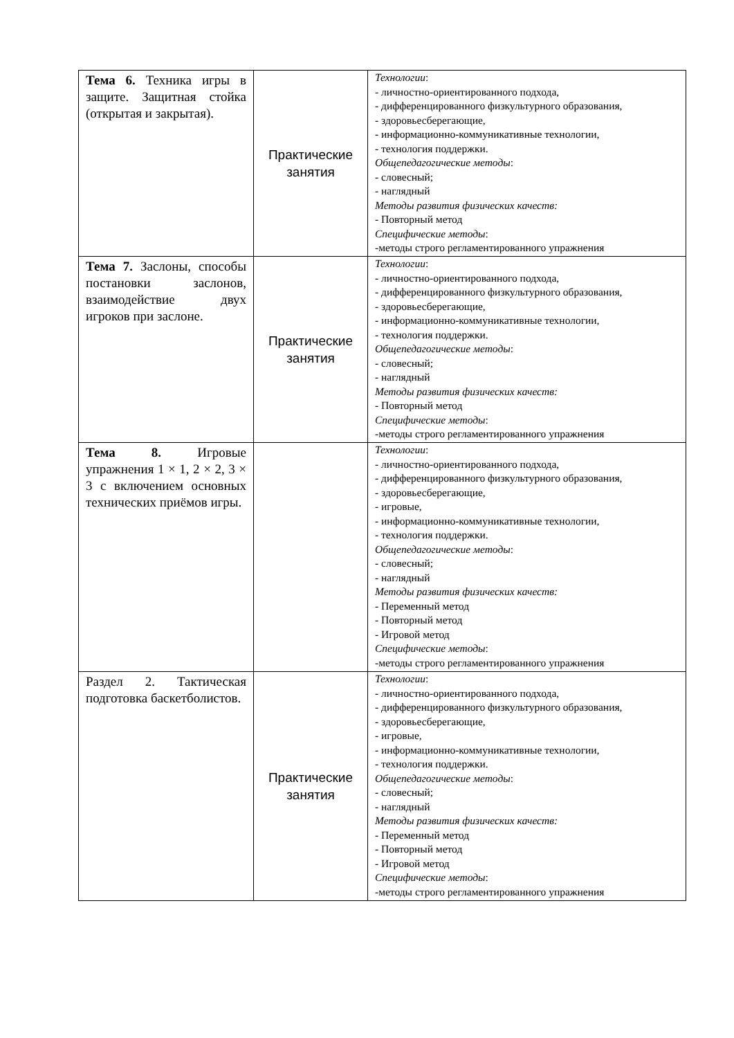| Тема 6. Техника игры в защите. Защитная стойка (открытая и закрытая). | Практические занятия | Технологии : - личностно-ориентированного подхода, - дифференцированного физкультурного образования, - здоровьесберегающие, - информационно-коммуникативные технологии, - технология поддержки. Общепедагогические методы : - словесный; - наглядный Методы развития физических качеств: - Повторный метод Специфические методы : -методы строго регламентированного упражнения |
| Тема 7. Заслоны, способы постановки заслонов, взаимодействие двух игроков при заслоне. | Практические занятия | Технологии : - личностно-ориентированного подхода, - дифференцированного физкультурного образования, - здоровьесберегающие, - информационно-коммуникативные технологии, - технология поддержки. Общепедагогические методы : - словесный; - наглядный Методы развития физических качеств: - Повторный метод Специфические методы : -методы строго регламентированного упражнения |
| Тема 8. Игровые упражнения 1 × 1, 2 × 2, 3 × 3 с включением основных технических приёмов игры. | | Технологии : - личностно-ориентированного подхода, - дифференцированного физкультурного образования, - здоровьесберегающие, - игровые, - информационно-коммуникативные технологии, - технология поддержки. Общепедагогические методы : - словесный; - наглядный Методы развития физических качеств: - Переменный метод - Повторный метод - Игровой метод Специфические методы : -методы строго регламентированного упражнения |
| Раздел 2. Тактическая подготовка баскетболистов. | Практические занятия | Технологии : - личностно-ориентированного подхода, - дифференцированного физкультурного образования, - здоровьесберегающие, - игровые, - информационно-коммуникативные технологии, - технология поддержки. Общепедагогические методы : - словесный; - наглядный Методы развития физических качеств: - Переменный метод - Повторный метод - Игровой метод Специфические методы : -методы строго регламентированного упражнения |